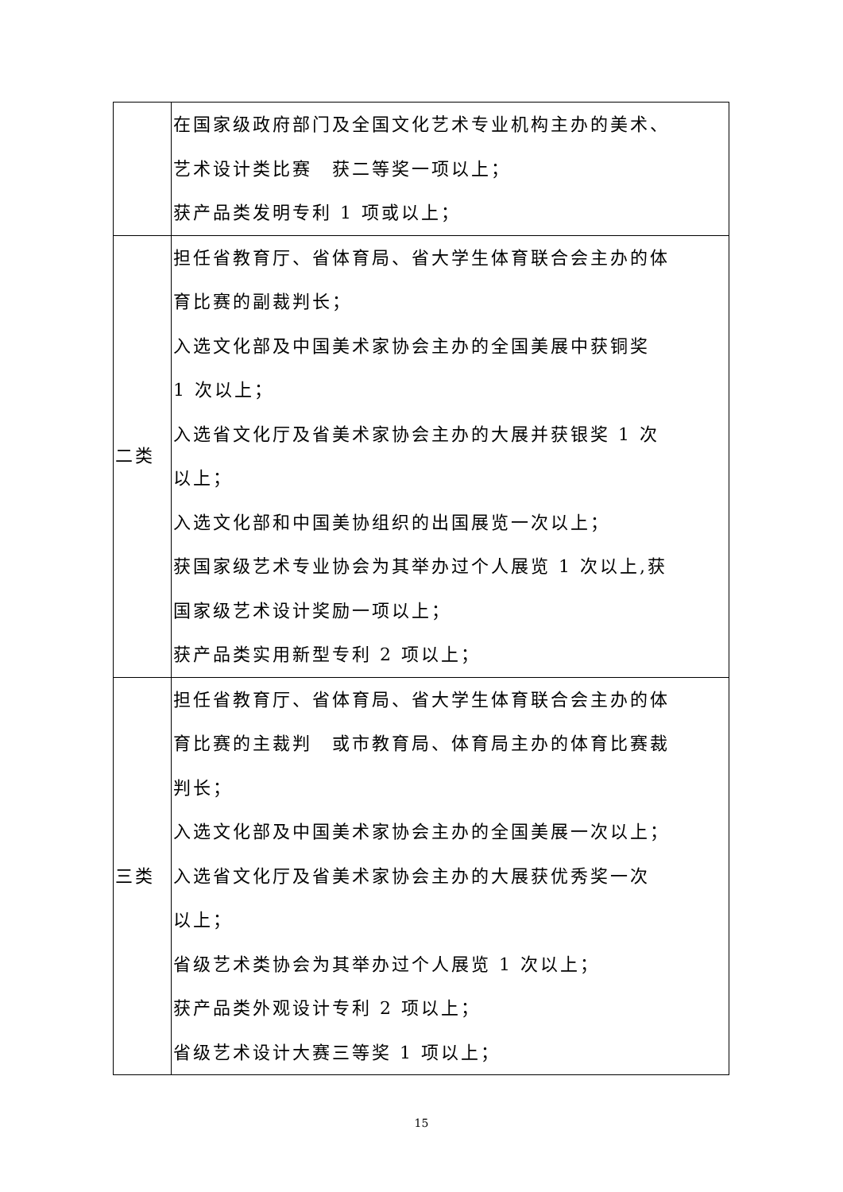| | 在国家级政府部门及全国文化艺术专业机构主办的美术、 艺术设计类比赛 获二等奖一项以上； 获产品类发明专利 1 项或以上； |
| 二类 | 担任省教育厅、省体育局、省大学生体育联合会主办的体 育比赛的副裁判长； 入选文化部及中国美术家协会主办的全国美展中获铜奖 1 次以上； 入选省文化厅及省美术家协会主办的大展并获银奖 1 次 以上； 入选文化部和中国美协组织的出国展览一次以上； 获国家级艺术专业协会为其举办过个人展览 1 次以上,获 国家级艺术设计奖励一项以上； 获产品类实用新型专利 2 项以上； |
| 三类 | 担任省教育厅、省体育局、省大学生体育联合会主办的体 育比赛的主裁判 或市教育局、体育局主办的体育比赛裁 判长； 入选文化部及中国美术家协会主办的全国美展一次以上； 入选省文化厅及省美术家协会主办的大展获优秀奖一次 以上； 省级艺术类协会为其举办过个人展览 1 次以上； 获产品类外观设计专利 2 项以上； 省级艺术设计大赛三等奖 1 项以上； |
15